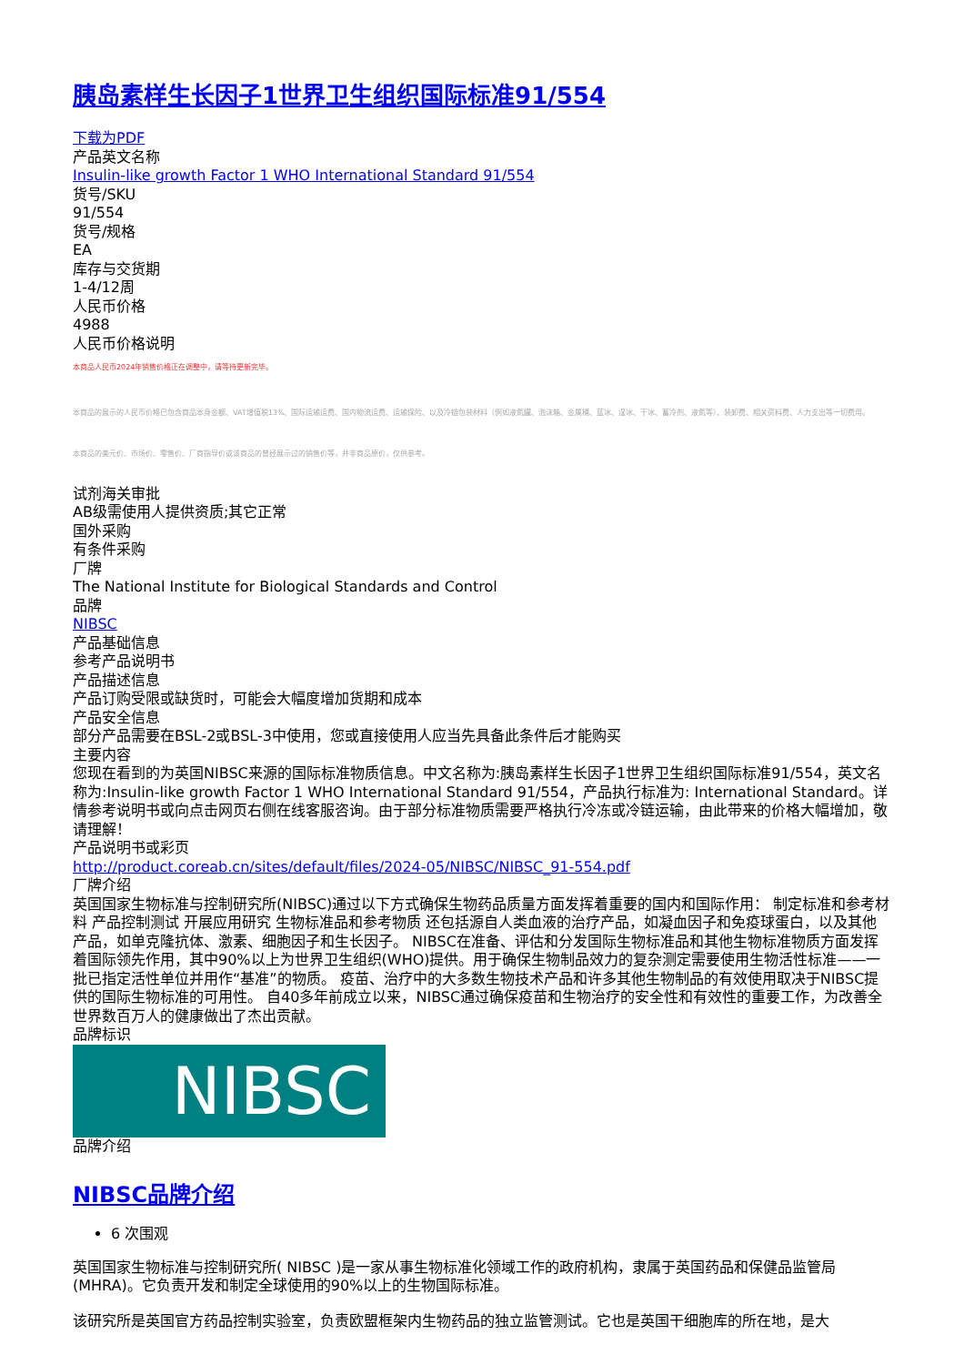胰岛素样生长因子1世界卫生组织国际标准91/554
下载为PDF
产品英文名称
Insulin-like growth Factor 1 WHO International Standard 91/554
货号/SKU
91/554
货号/规格
EA
库存与交货期
1-4/12周
人民币价格
4988
人民币价格说明
本商品人民币2024年销售价格正在调整中，请等待更新完毕。
本商品的展示的人民币价格已包含商品本身金额、VAT增值税13%、国际运输运费、国内物流运费、运输保险、以及冷链包装材料（例如液氮罐、泡沫箱、金属桶、蓝冰、湿冰、干冰、蓄冷剂、液氮等）、装卸费、相关资料费、人力支出等一切费用。
本商品的美元价、市场价、零售价、厂商指导价或该商品的曾经展示过的销售价等，并非商品原价，仅供参考。
试剂海关审批
AB级需使用人提供资质;其它正常
国外采购
有条件采购
厂牌
The National Institute for Biological Standards and Control
品牌
NIBSC
产品基础信息
参考产品说明书
产品描述信息
产品订购受限或缺货时，可能会大幅度增加货期和成本
产品安全信息
部分产品需要在BSL-2或BSL-3中使用，您或直接使用人应当先具备此条件后才能购买
主要内容
您现在看到的为英国NIBSC来源的国际标准物质信息。中文名称为:胰岛素样生长因子1世界卫生组织国际标准91/554，英文名称为:Insulin-like growth Factor 1 WHO International Standard 91/554，产品执行标准为: International Standard。详情参考说明书或向点击网页右侧在线客服咨询。由于部分标准物质需要严格执行冷冻或冷链运输，由此带来的价格大幅增加，敬请理解！
产品说明书或彩页
http://product.coreab.cn/sites/default/files/2024-05/NIBSC/NIBSC_91-554.pdf
厂牌介绍
英国国家生物标准与控制研究所(NIBSC)通过以下方式确保生物药品质量方面发挥着重要的国内和国际作用： 制定标准和参考材料 产品控制测试 开展应用研究 生物标准品和参考物质 还包括源自人类血液的治疗产品，如凝血因子和免疫球蛋白，以及其他产品，如单克隆抗体、激素、细胞因子和生长因子。 NIBSC在准备、评估和分发国际生物标准品和其他生物标准物质方面发挥着国际领先作用，其中90%以上为世界卫生组织(WHO)提供。用于确保生物制品效力的复杂测定需要使用生物活性标准——一批已指定活性单位并用作“基准”的物质。 疫苗、治疗中的大多数生物技术产品和许多其他生物制品的有效使用取决于NIBSC提供的国际生物标准的可用性。 自40多年前成立以来，NIBSC通过确保疫苗和生物治疗的安全性和有效性的重要工作，为改善全世界数百万人的健康做出了杰出贡献。
品牌标识
NIBSC
品牌介绍
NIBSC品牌介绍
6 次围观
英国国家生物标准与控制研究所( NIBSC )是一家从事生物标准化领域工作的政府机构，隶属于英国药品和保健品监管局(MHRA)。它负责开发和制定全球使用的90%以上的生物国际标准。
该研究所是英国官方药品控制实验室，负责欧盟框架内生物药品的独立监管测试。它也是英国干细胞库的所在地，是大